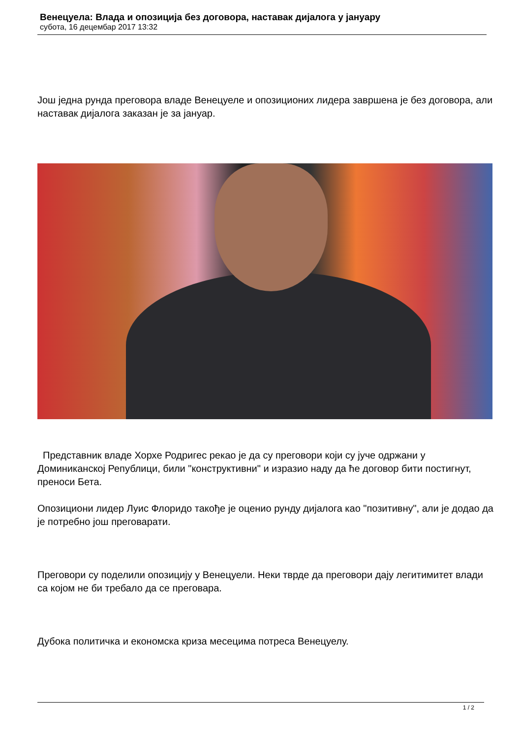Венецуела: Влада и опозиција без договора, наставак дијалога у јануару
субота, 16 децембар 2017 13:32
Још једна рунда преговора владе Венецуеле и опозиционих лидера завршена је без договора, али наставак дијалога заказан је за јануар.
Представник владе Хорхе Родригес рекао је да су преговори који су јуче одржани у Доминиканској Републици, били "конструктивни" и изразио наду да ће договор бити постигнут, преноси Бета.
Опозициони лидер Луис Флоридо такође је оценио рунду дијалога као "позитивну", али је додао да је потребно још преговарати.
Преговори су поделили опозицију у Венецуели. Неки тврде да преговори дају легитимитет влади са којом не би требало да се преговара.
Дубока политичка и економска криза месецима потреса Венецуелу.
1 / 2